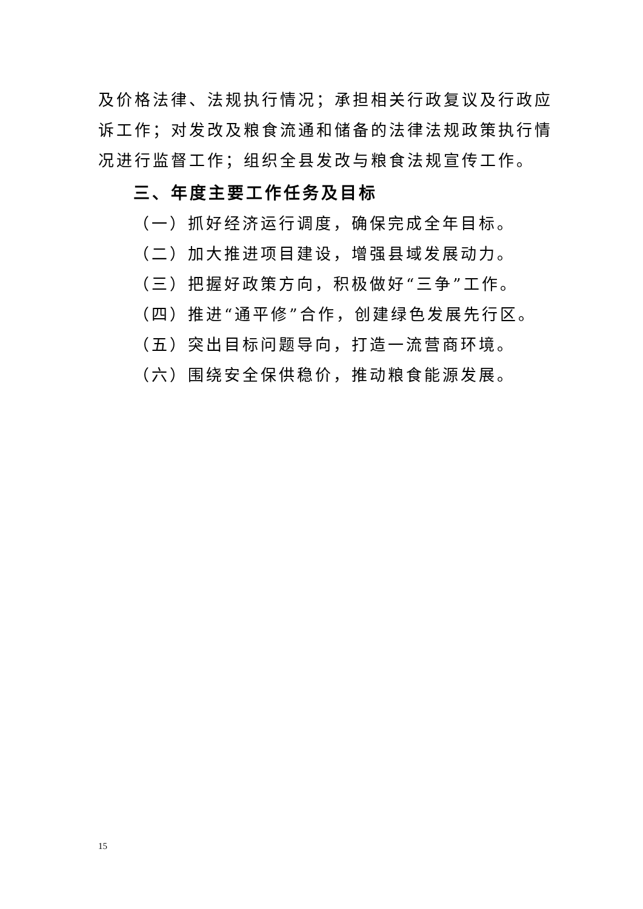及价格法律、法规执行情况；承担相关行政复议及行政应诉工作；对发改及粮食流通和储备的法律法规政策执行情况进行监督工作；组织全县发改与粮食法规宣传工作。
三、年度主要工作任务及目标
（一）抓好经济运行调度，确保完成全年目标。
（二）加大推进项目建设，增强县域发展动力。
（三）把握好政策方向，积极做好“三争”工作。
（四）推进“通平修”合作，创建绿色发展先行区。
（五）突出目标问题导向，打造一流营商环境。
（六）围绕安全保供稳价，推动粮食能源发展。
15